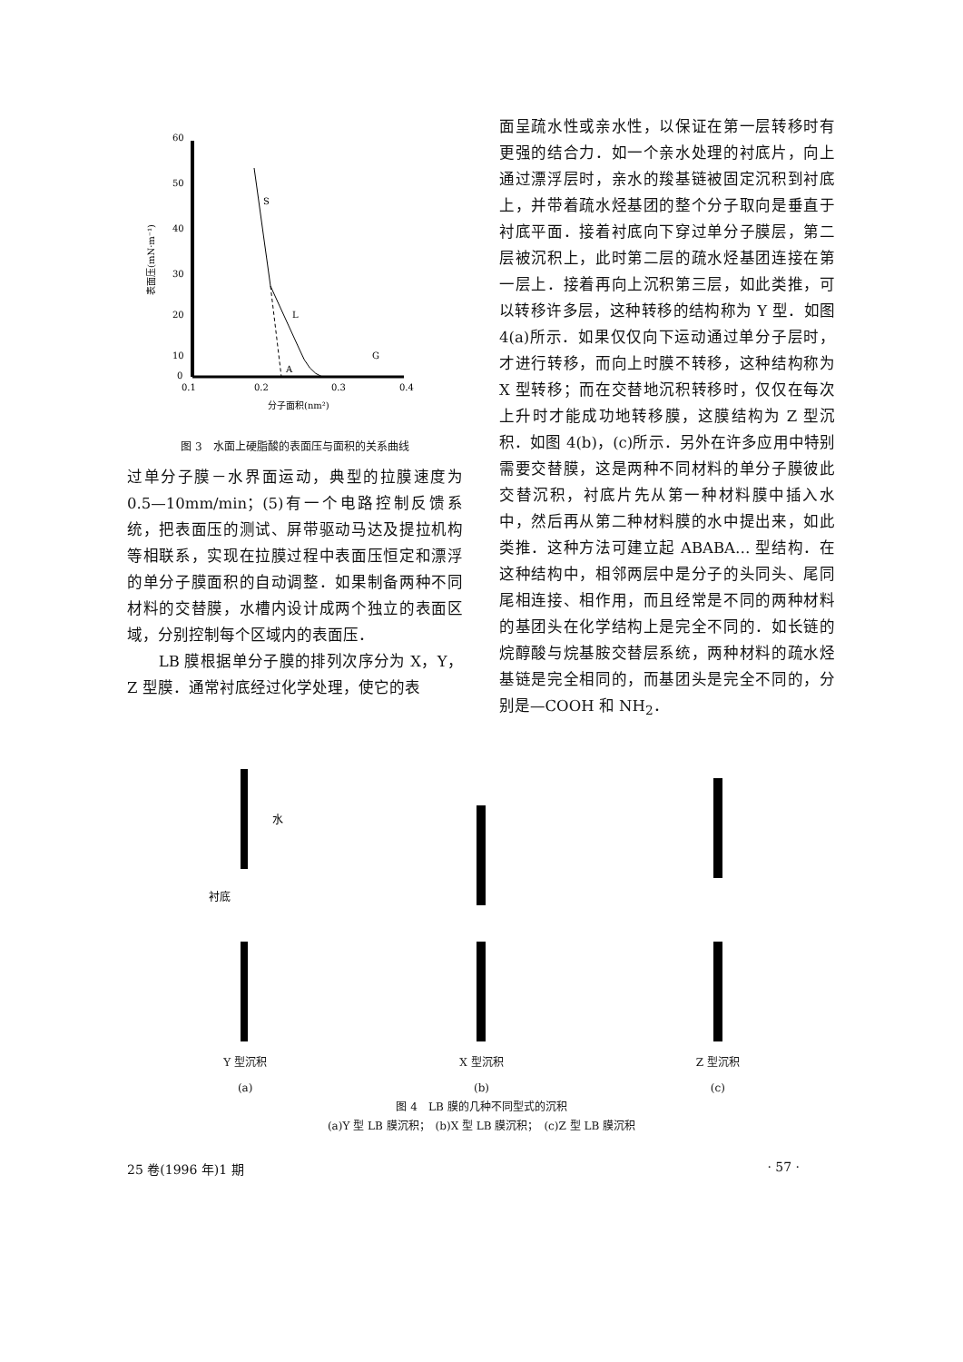60
50
40
30
20
10
0
0.1
0.2
0.3
0.4
分子面积(nm²)
表面压(mN·m⁻¹)
S
L
A
G
图 3　水面上硬脂酸的表面压与面积的关系曲线
过单分子膜－水界面运动，典型的拉膜速度为 0.5—10mm/min；(5)有一个电路控制反馈系统，把表面压的测试、屏带驱动马达及提拉机构等相联系，实现在拉膜过程中表面压恒定和漂浮的单分子膜面积的自动调整．如果制备两种不同材料的交替膜，水槽内设计成两个独立的表面区域，分别控制每个区域内的表面压．
　　LB 膜根据单分子膜的排列次序分为 X，Y，Z 型膜．通常衬底经过化学处理，使它的表
面呈疏水性或亲水性，以保证在第一层转移时有更强的结合力．如一个亲水处理的衬底片，向上通过漂浮层时，亲水的羧基链被固定沉积到衬底上，并带着疏水烃基团的整个分子取向是垂直于衬底平面．接着衬底向下穿过单分子膜层，第二层被沉积上，此时第二层的疏水烃基团连接在第一层上．接着再向上沉积第三层，如此类推，可以转移许多层，这种转移的结构称为 Y 型．如图 4(a)所示．如果仅仅向下运动通过单分子层时，才进行转移，而向上时膜不转移，这种结构称为 X 型转移；而在交替地沉积转移时，仅仅在每次上升时才能成功地转移膜，这膜结构为 Z 型沉积．如图 4(b)，(c)所示．另外在许多应用中特别需要交替膜，这是两种不同材料的单分子膜彼此交替沉积，衬底片先从第一种材料膜中插入水中，然后再从第二种材料膜的水中提出来，如此类推．这种方法可建立起 ABABA… 型结构．在这种结构中，相邻两层中是分子的头同头、尾同尾相连接、相作用，而且经常是不同的两种材料的基团头在化学结构上是完全不同的．如长链的烷醇酸与烷基胺交替层系统，两种材料的疏水烃基链是完全相同的，而基团头是完全不同的，分别是—COOH 和 NH<sub>2</sub>．
水
衬底
Y 型沉积
(a)
X 型沉积
(b)
Z 型沉积
(c)
图 4　LB 膜的几种不同型式的沉积
(a)Y 型 LB 膜沉积；　(b)X 型 LB 膜沉积；　(c)Z 型 LB 膜沉积
25 卷(1996 年)1 期 · 57 ·